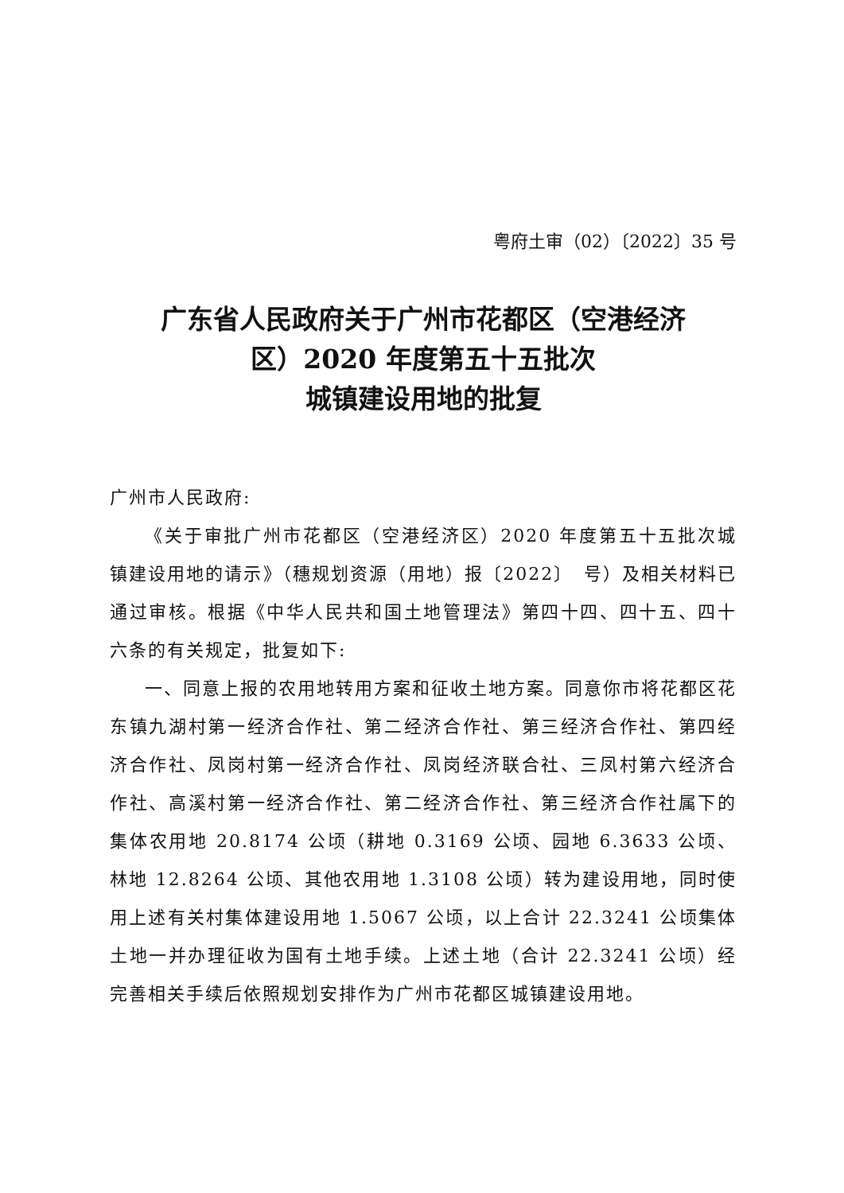粤府土审（02）〔2022〕35 号
广东省人民政府关于广州市花都区（空港经济
区）2020 年度第五十五批次
城镇建设用地的批复
广州市人民政府:
《关于审批广州市花都区（空港经济区）2020 年度第五十五批次城镇建设用地的请示》（穗规划资源（用地）报〔2022〕　号）及相关材料已通过审核。根据《中华人民共和国土地管理法》第四十四、四十五、四十六条的有关规定，批复如下:
一、同意上报的农用地转用方案和征收土地方案。同意你市将花都区花东镇九湖村第一经济合作社、第二经济合作社、第三经济合作社、第四经济合作社、凤岗村第一经济合作社、凤岗经济联合社、三凤村第六经济合作社、高溪村第一经济合作社、第二经济合作社、第三经济合作社属下的集体农用地 20.8174 公顷（耕地 0.3169 公顷、园地 6.3633 公顷、林地 12.8264 公顷、其他农用地 1.3108 公顷）转为建设用地，同时使用上述有关村集体建设用地 1.5067 公顷，以上合计 22.3241 公顷集体土地一并办理征收为国有土地手续。上述土地（合计 22.3241 公顷）经完善相关手续后依照规划安排作为广州市花都区城镇建设用地。